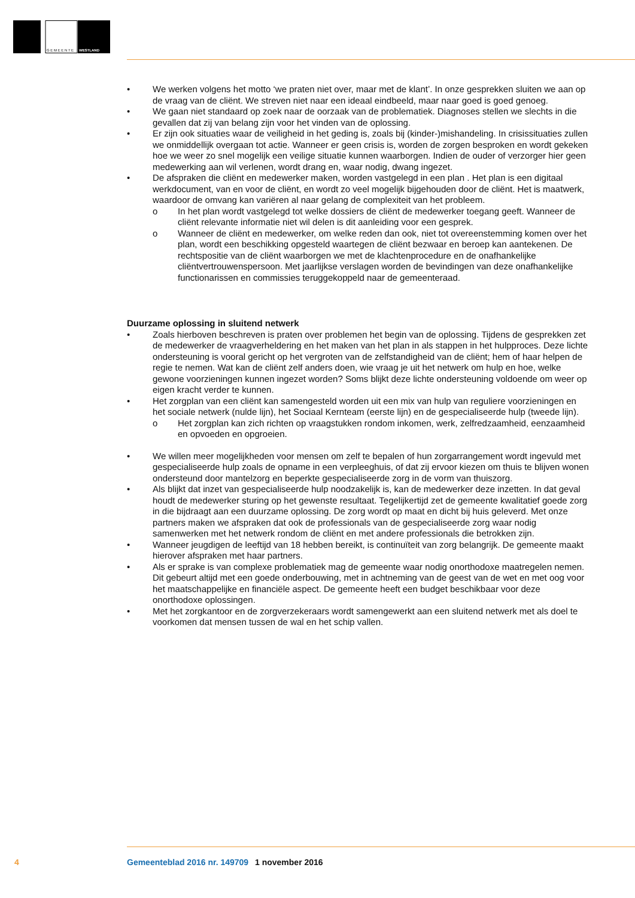G E M E E N T E
WESTLAND
• We werken volgens het motto ‘we praten niet over, maar met de klant’. In onze gesprekken sluiten we aan op de vraag van de cliënt. We streven niet naar een ideaal eindbeeld, maar naar goed is goed genoeg.
• We gaan niet standaard op zoek naar de oorzaak van de problematiek. Diagnoses stellen we slechts in die gevallen dat zij van belang zijn voor het vinden van de oplossing.
• Er zijn ook situaties waar de veiligheid in het geding is, zoals bij (kinder-)mishandeling. In crisis­situaties zullen we onmiddellijk overgaan tot actie. Wanneer er geen crisis is, worden de zorgen besproken en wordt gekeken hoe we weer zo snel mogelijk een veilige situatie kunnen waarborgen. Indien de ouder of verzorger hier geen medewerking aan wil verlenen, wordt drang en, waar nodig, dwang ingezet.
• De afspraken die cliënt en medewerker maken, worden vastgelegd in een plan . Het plan is een digitaal werkdocument, van en voor de cliënt, en wordt zo veel mogelijk bijgehouden door de cliënt. Het is maatwerk, waardoor de omvang kan variëren al naar gelang de complexiteit van het probleem.
o In het plan wordt vastgelegd tot welke dossiers de cliënt de medewerker toegang geeft. Wanneer de cliënt relevante informatie niet wil delen is dit aanleiding voor een gesprek.
o Wanneer de cliënt en medewerker, om welke reden dan ook, niet tot overeenstemming komen over het plan, wordt een beschikking opgesteld waartegen de cliënt bezwaar en beroep kan aantekenen. De rechtspositie van de cliënt waarborgen we met de klachtenprocedure en de onafhankelijke cliëntvertrouwenspersoon. Met jaarlijkse verslagen worden de bevindingen van deze onafhankelijke functionarissen en commissies teruggekoppeld naar de gemeente­raad.
Duurzame oplossing in sluitend netwerk
• Zoals hierboven beschreven is praten over problemen het begin van de oplossing. Tijdens de gesprekken zet de medewerker de vraagverheldering en het maken van het plan in als stappen in het hulpproces. Deze lichte ondersteuning is vooral gericht op het vergroten van de zelfstandig­heid van de cliënt; hem of haar helpen de regie te nemen. Wat kan de cliënt zelf anders doen, wie vraag je uit het netwerk om hulp en hoe, welke gewone voorzieningen kunnen ingezet worden? Soms blijkt deze lichte ondersteuning voldoende om weer op eigen kracht verder te kunnen.
• Het zorgplan van een cliënt kan samengesteld worden uit een mix van hulp van reguliere voorzie­ningen en het sociale netwerk (nulde lijn), het Sociaal Kernteam (eerste lijn) en de gespecialiseerde hulp (tweede lijn).
o Het zorgplan kan zich richten op vraagstukken rondom inkomen, werk, zelfredzaamheid, eenzaamheid en opvoeden en opgroeien.
• We willen meer mogelijkheden voor mensen om zelf te bepalen of hun zorgarrangement wordt ingevuld met gespecialiseerde hulp zoals de opname in een verpleeghuis, of dat zij ervoor kiezen om thuis te blijven wonen ondersteund door mantelzorg en beperkte gespecialiseerde zorg in de vorm van thuiszorg.
• Als blijkt dat inzet van gespecialiseerde hulp noodzakelijk is, kan de medewerker deze inzetten. In dat geval houdt de medewerker sturing op het gewenste resultaat. Tegelijkertijd zet de gemeente kwalitatief goede zorg in die bijdraagt aan een duurzame oplossing. De zorg wordt op maat en dicht bij huis geleverd. Met onze partners maken we afspraken dat ook de professionals van de gespecialiseerde zorg waar nodig samenwerken met het netwerk rondom de cliënt en met andere professionals die betrokken zijn.
• Wanneer jeugdigen de leeftijd van 18 hebben bereikt, is continuïteit van zorg belangrijk. De ge­meente maakt hierover afspraken met haar partners.
• Als er sprake is van complexe problematiek mag de gemeente waar nodig onorthodoxe maatre­gelen nemen. Dit gebeurt altijd met een goede onderbouwing, met in achtneming van de geest van de wet en met oog voor het maatschappelijke en financiële aspect. De gemeente heeft een budget beschikbaar voor deze onorthodoxe oplossingen.
• Met het zorgkantoor en de zorgverzekeraars wordt samengewerkt aan een sluitend netwerk met als doel te voorkomen dat mensen tussen de wal en het schip vallen.
4 Gemeenteblad 2016 nr. 149709 1 november 2016